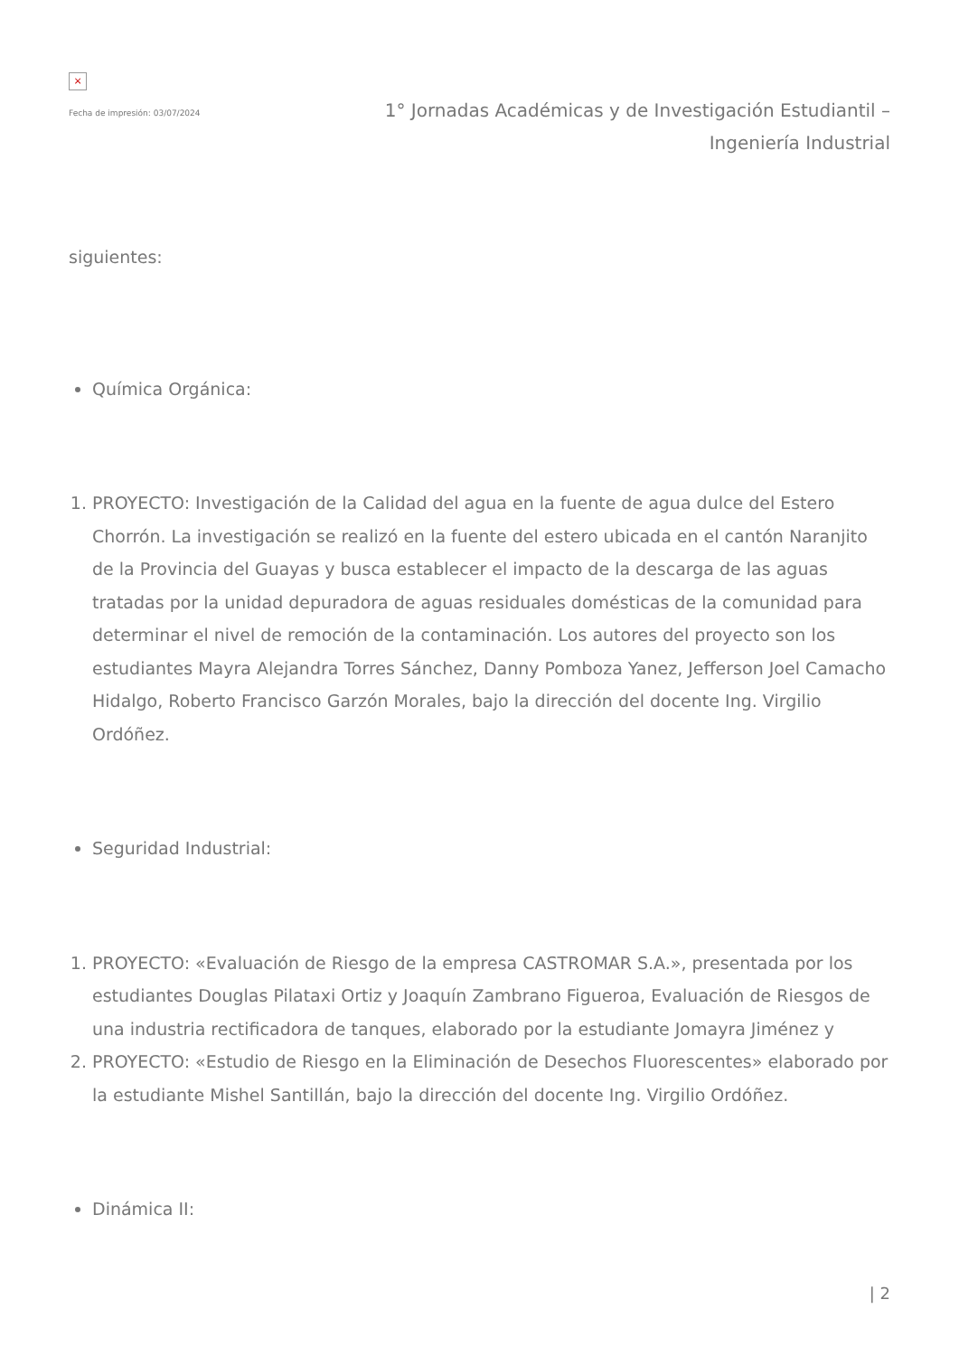×
Fecha de impresión: 03/07/2024
1° Jornadas Académicas y de Investigación Estudiantil – Ingeniería Industrial
siguientes:
Química Orgánica:
1. PROYECTO: Investigación de la Calidad del agua en la fuente de agua dulce del Estero Chorrón. La investigación se realizó en la fuente del estero ubicada en el cantón Naranjito de la Provincia del Guayas y busca establecer el impacto de la descarga de las aguas tratadas por la unidad depuradora de aguas residuales domésticas de la comunidad para determinar el nivel de remoción de la contaminación. Los autores del proyecto son los estudiantes Mayra Alejandra Torres Sánchez, Danny Pomboza Yanez, Jefferson Joel Camacho Hidalgo, Roberto Francisco Garzón Morales, bajo la dirección del docente Ing. Virgilio Ordóñez.
Seguridad Industrial:
1. PROYECTO: «Evaluación de Riesgo de la empresa CASTROMAR S.A.», presentada por los estudiantes Douglas Pilataxi Ortiz y Joaquín Zambrano Figueroa, Evaluación de Riesgos de una industria rectificadora de tanques, elaborado por la estudiante Jomayra Jiménez y
2. PROYECTO: «Estudio de Riesgo en la Eliminación de Desechos Fluorescentes» elaborado por la estudiante Mishel Santillán, bajo la dirección del docente Ing. Virgilio Ordóñez.
Dinámica II:
| 2